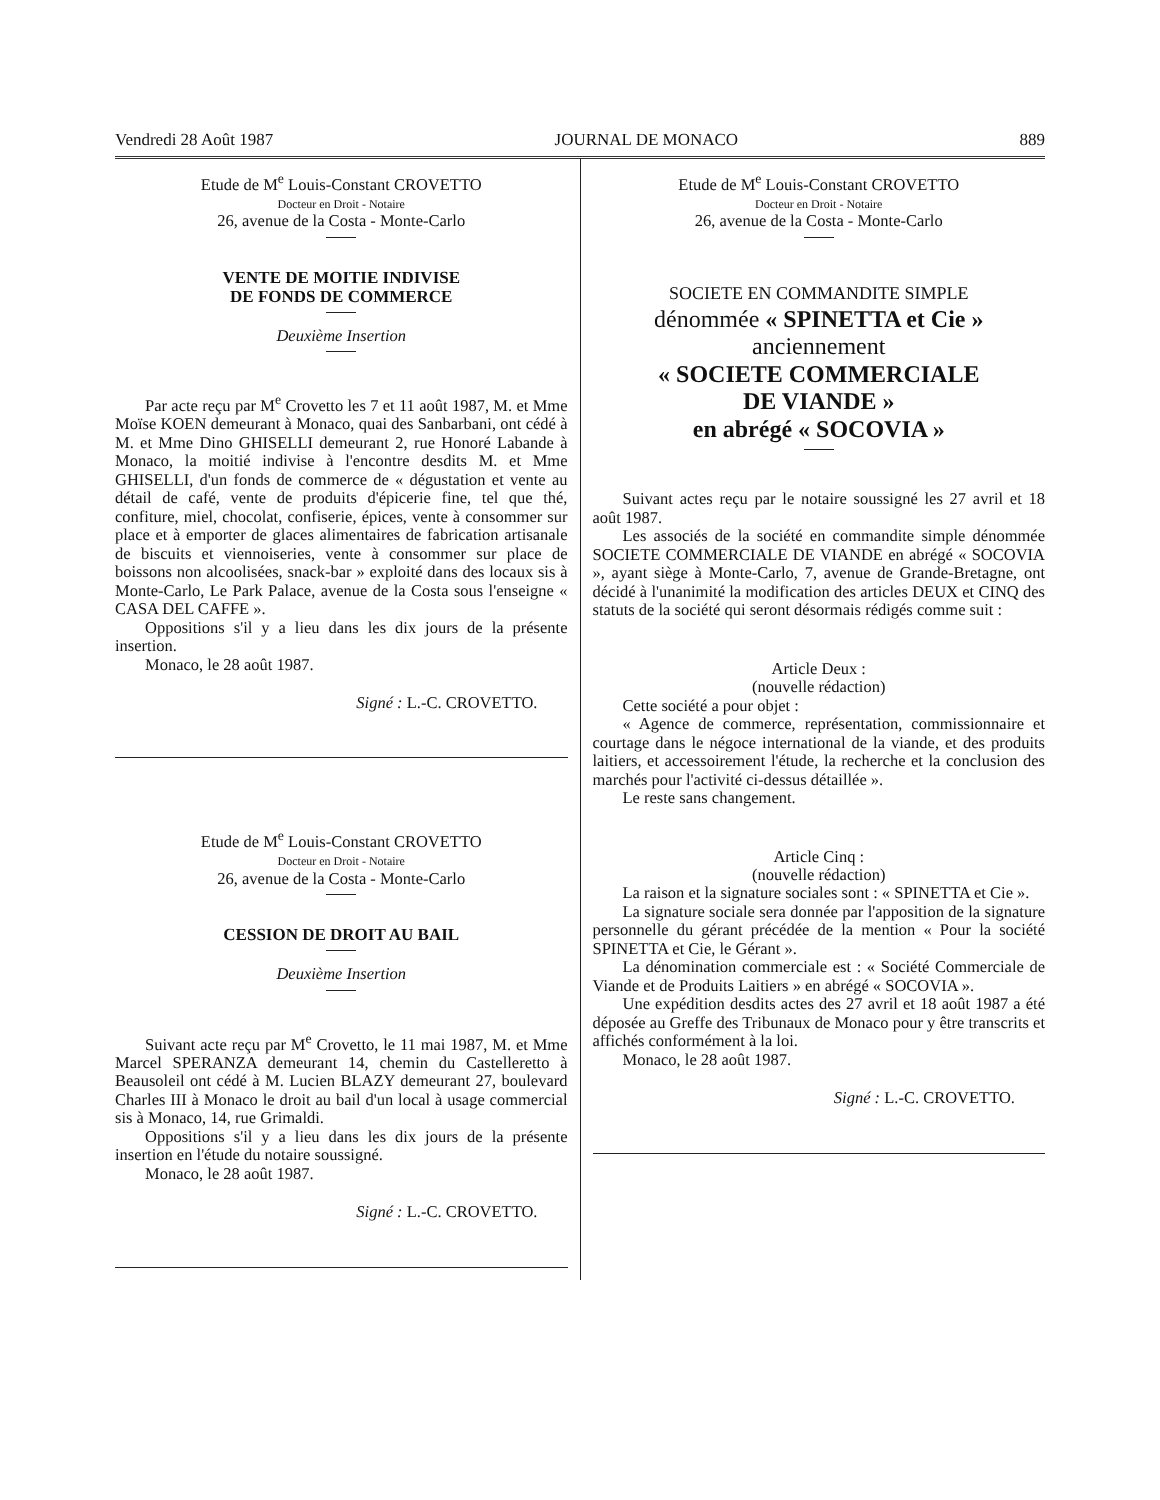Vendredi 28 Août 1987 JOURNAL DE MONACO 889
Etude de M<sup>e</sup> Louis-Constant CROVETTO
Docteur en Droit - Notaire
26, avenue de la Costa - Monte-Carlo
VENTE DE MOITIE INDIVISE
DE FONDS DE COMMERCE
Deuxième Insertion
Par acte reçu par M<sup>e</sup> Crovetto les 7 et 11 août 1987, M. et Mme Moïse KOEN demeurant à Monaco, quai des Sanbarbani, ont cédé à M. et Mme Dino GHISELLI demeurant 2, rue Honoré Labande à Monaco, la moitié indivise à l'encontre desdits M. et Mme GHISELLI, d'un fonds de commerce de « dégustation et vente au détail de café, vente de produits d'épicerie fine, tel que thé, confiture, miel, chocolat, confiserie, épices, vente à consommer sur place et à emporter de glaces alimentaires de fabrication artisanale de biscuits et viennoiseries, vente à consommer sur place de boissons non alcoolisées, snack-bar » exploité dans des locaux sis à Monte-Carlo, Le Park Palace, avenue de la Costa sous l'enseigne « CASA DEL CAFFE ».
Oppositions s'il y a lieu dans les dix jours de la présente insertion.
Monaco, le 28 août 1987.
Signé : L.-C. CROVETTO.
Etude de M<sup>e</sup> Louis-Constant CROVETTO
Docteur en Droit - Notaire
26, avenue de la Costa - Monte-Carlo
CESSION DE DROIT AU BAIL
Deuxième Insertion
Suivant acte reçu par M<sup>e</sup> Crovetto, le 11 mai 1987, M. et Mme Marcel SPERANZA demeurant 14, chemin du Castelleretto à Beausoleil ont cédé à M. Lucien BLAZY demeurant 27, boulevard Charles III à Monaco le droit au bail d'un local à usage commercial sis à Monaco, 14, rue Grimaldi.
Oppositions s'il y a lieu dans les dix jours de la présente insertion en l'étude du notaire soussigné.
Monaco, le 28 août 1987.
Signé : L.-C. CROVETTO.
Etude de M<sup>e</sup> Louis-Constant CROVETTO
Docteur en Droit - Notaire
26, avenue de la Costa - Monte-Carlo
SOCIETE EN COMMANDITE SIMPLE
dénommée « SPINETTA et Cie »
anciennement
« SOCIETE COMMERCIALE
DE VIANDE »
en abrégé « SOCOVIA »
Suivant actes reçu par le notaire soussigné les 27 avril et 18 août 1987.
Les associés de la société en commandite simple dénommée SOCIETE COMMERCIALE DE VIANDE en abrégé « SOCOVIA », ayant siège à Monte-Carlo, 7, avenue de Grande-Bretagne, ont décidé à l'unanimité la modification des articles DEUX et CINQ des statuts de la société qui seront désormais rédigés comme suit :
Article Deux :
(nouvelle rédaction)
Cette société a pour objet :
« Agence de commerce, représentation, commissionnaire et courtage dans le négoce international de la viande, et des produits laitiers, et accessoirement l'étude, la recherche et la conclusion des marchés pour l'activité ci-dessus détaillée ».
Le reste sans changement.
Article Cinq :
(nouvelle rédaction)
La raison et la signature sociales sont : « SPINETTA et Cie ».
La signature sociale sera donnée par l'apposition de la signature personnelle du gérant précédée de la mention « Pour la société SPINETTA et Cie, le Gérant ».
La dénomination commerciale est : « Société Commerciale de Viande et de Produits Laitiers » en abrégé « SOCOVIA ».
Une expédition desdits actes des 27 avril et 18 août 1987 a été déposée au Greffe des Tribunaux de Monaco pour y être transcrits et affichés conformément à la loi.
Monaco, le 28 août 1987.
Signé : L.-C. CROVETTO.